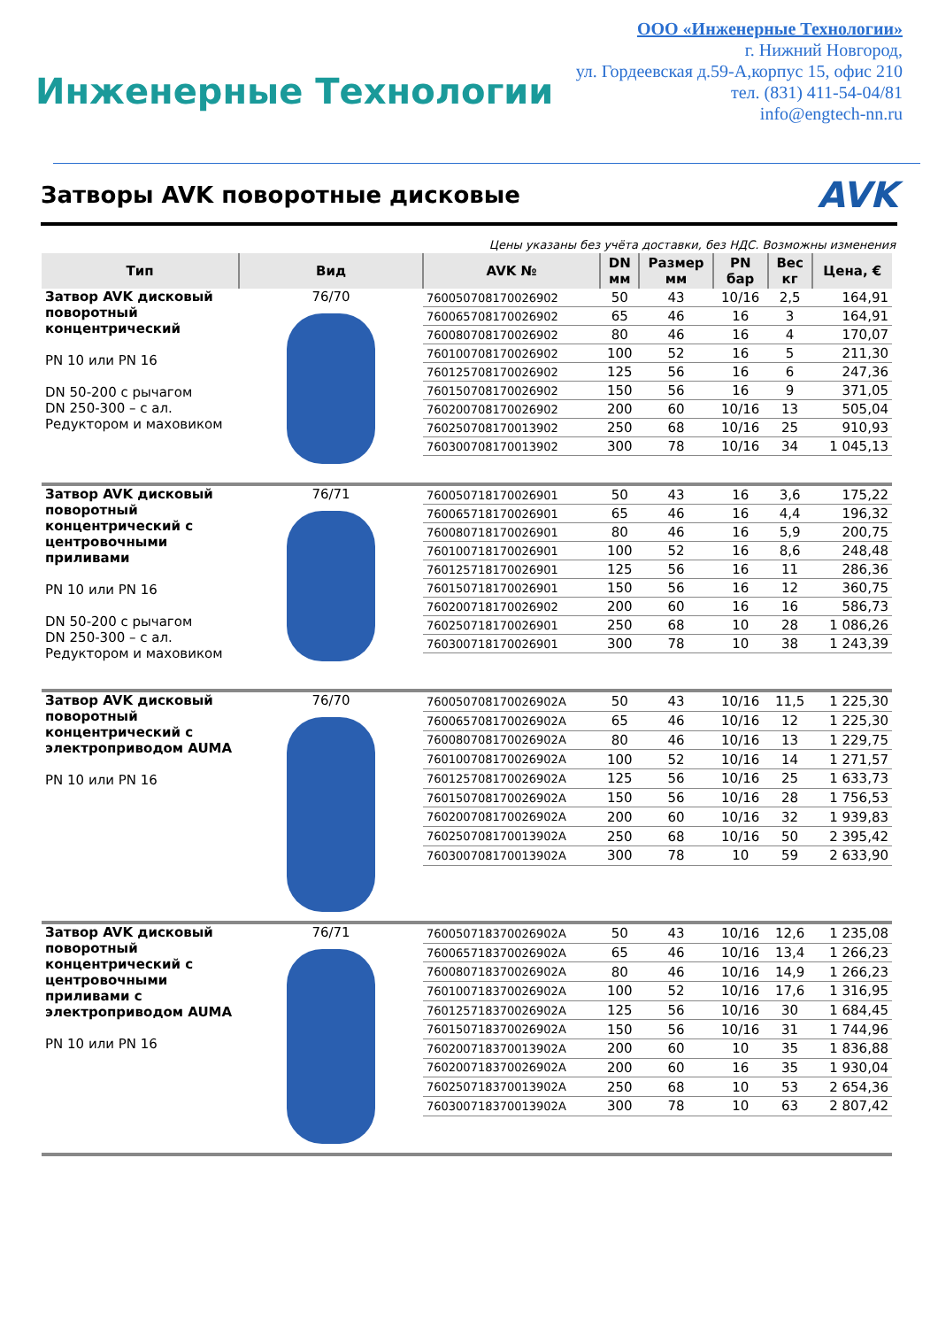Инженерные Технологии
ООО «Инженерные Технологии»
г. Нижний Новгород,
ул. Гордеевская д.59-А,корпус 15, офис 210
тел. (831) 411-54-04/81
info@engtech-nn.ru
Затворы AVK поворотные дисковые
AVK
Цены указаны без учёта доставки, без НДС. Возможны изменения
| Тип | Вид | AVK № | DN мм | Размер мм | PN бар | Вес кг | Цена, € |
| --- | --- | --- | --- | --- | --- | --- | --- |
| Затвор AVK дисковый поворотный концентрический PN 10 или PN 16 DN 50-200 с рычагом DN 250-300 – с ал. Редуктором и маховиком | 76/70 | 760050708170026902 | 50 | 43 | 10/16 | 2,5 | 164,91 |
| | | 760065708170026902 | 65 | 46 | 16 | 3 | 164,91 |
| | | 760080708170026902 | 80 | 46 | 16 | 4 | 170,07 |
| | | 760100708170026902 | 100 | 52 | 16 | 5 | 211,30 |
| | | 760125708170026902 | 125 | 56 | 16 | 6 | 247,36 |
| | | 760150708170026902 | 150 | 56 | 16 | 9 | 371,05 |
| | | 760200708170026902 | 200 | 60 | 10/16 | 13 | 505,04 |
| | | 760250708170013902 | 250 | 68 | 10/16 | 25 | 910,93 |
| | | 760300708170013902 | 300 | 78 | 10/16 | 34 | 1 045,13 |
| Затвор AVK дисковый поворотный концентрический с центровочными приливами PN 10 или PN 16 DN 50-200 с рычагом DN 250-300 – с ал. Редуктором и маховиком | 76/71 | 760050718170026901 | 50 | 43 | 16 | 3,6 | 175,22 |
| | | 760065718170026901 | 65 | 46 | 16 | 4,4 | 196,32 |
| | | 760080718170026901 | 80 | 46 | 16 | 5,9 | 200,75 |
| | | 760100718170026901 | 100 | 52 | 16 | 8,6 | 248,48 |
| | | 760125718170026901 | 125 | 56 | 16 | 11 | 286,36 |
| | | 760150718170026901 | 150 | 56 | 16 | 12 | 360,75 |
| | | 760200718170026902 | 200 | 60 | 16 | 16 | 586,73 |
| | | 760250718170026901 | 250 | 68 | 10 | 28 | 1 086,26 |
| | | 760300718170026901 | 300 | 78 | 10 | 38 | 1 243,39 |
| Затвор AVK дисковый поворотный концентрический с электроприводом AUMA PN 10 или PN 16 | 76/70 | 760050708170026902A | 50 | 43 | 10/16 | 11,5 | 1 225,30 |
| | | 760065708170026902A | 65 | 46 | 10/16 | 12 | 1 225,30 |
| | | 760080708170026902A | 80 | 46 | 10/16 | 13 | 1 229,75 |
| | | 760100708170026902A | 100 | 52 | 10/16 | 14 | 1 271,57 |
| | | 760125708170026902A | 125 | 56 | 10/16 | 25 | 1 633,73 |
| | | 760150708170026902A | 150 | 56 | 10/16 | 28 | 1 756,53 |
| | | 760200708170026902A | 200 | 60 | 10/16 | 32 | 1 939,83 |
| | | 760250708170013902A | 250 | 68 | 10/16 | 50 | 2 395,42 |
| | | 760300708170013902A | 300 | 78 | 10 | 59 | 2 633,90 |
| Затвор AVK дисковый поворотный концентрический с центровочными приливами с электроприводом AUMA PN 10 или PN 16 | 76/71 | 760050718370026902A | 50 | 43 | 10/16 | 12,6 | 1 235,08 |
| | | 760065718370026902A | 65 | 46 | 10/16 | 13,4 | 1 266,23 |
| | | 760080718370026902A | 80 | 46 | 10/16 | 14,9 | 1 266,23 |
| | | 760100718370026902A | 100 | 52 | 10/16 | 17,6 | 1 316,95 |
| | | 760125718370026902A | 125 | 56 | 10/16 | 30 | 1 684,45 |
| | | 760150718370026902A | 150 | 56 | 10/16 | 31 | 1 744,96 |
| | | 760200718370013902A | 200 | 60 | 10 | 35 | 1 836,88 |
| | | 760200718370026902A | 200 | 60 | 16 | 35 | 1 930,04 |
| | | 760250718370013902A | 250 | 68 | 10 | 53 | 2 654,36 |
| | | 760300718370013902A | 300 | 78 | 10 | 63 | 2 807,42 |